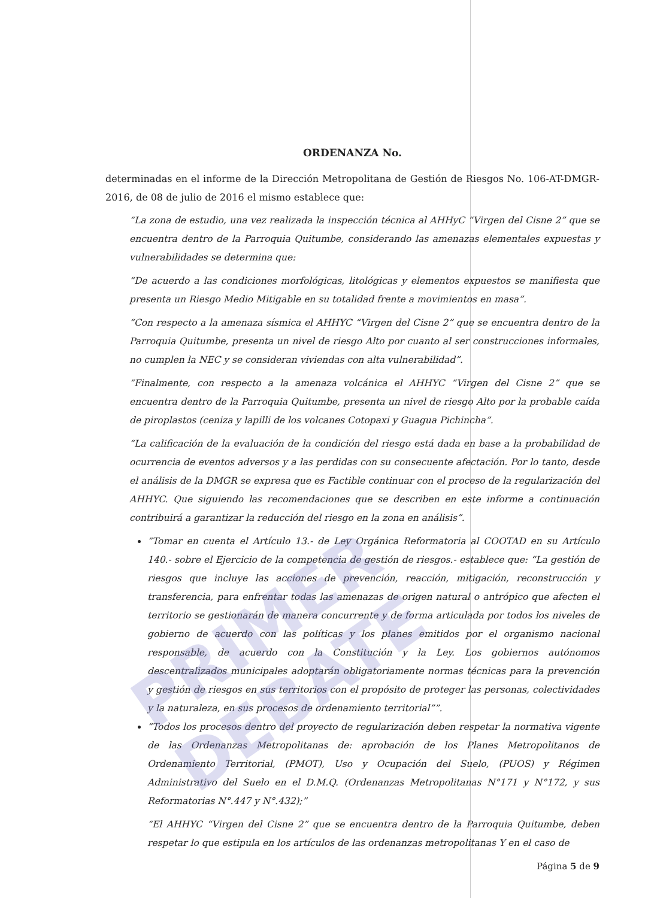ORDENANZA No.
determinadas en el informe de la Dirección Metropolitana de Gestión de Riesgos No. 106-AT-DMGR-2016, de 08 de julio de 2016 el mismo establece que:
“La zona de estudio, una vez realizada la inspección técnica al AHHyC “Virgen del Cisne 2” que se encuentra dentro de la Parroquia Quitumbe, considerando las amenazas elementales expuestas y vulnerabilidades se determina que:
“De acuerdo a las condiciones morfológicas, litológicas y elementos expuestos se manifiesta que presenta un Riesgo Medio Mitigable en su totalidad frente a movimientos en masa”.
“Con respecto a la amenaza sísmica el AHHYC “Virgen del Cisne 2” que se encuentra dentro de la Parroquia Quitumbe, presenta un nivel de riesgo Alto por cuanto al ser construcciones informales, no cumplen la NEC y se consideran viviendas con alta vulnerabilidad”.
“Finalmente, con respecto a la amenaza volcánica el AHHYC “Virgen del Cisne 2” que se encuentra dentro de la Parroquia Quitumbe, presenta un nivel de riesgo Alto por la probable caída de piroplastos (ceniza y lapilli de los volcanes Cotopaxi y Guagua Pichincha”.
“La calificación de la evaluación de la condición del riesgo está dada en base a la probabilidad de ocurrencia de eventos adversos y a las perdidas con su consecuente afectación. Por lo tanto, desde el análisis de la DMGR se expresa que es Factible continuar con el proceso de la regularización del AHHYC. Que siguiendo las recomendaciones que se describen en este informe a continuación contribuirá a garantizar la reducción del riesgo en la zona en análisis”.
“Tomar en cuenta el Artículo 13.- de Ley Orgánica Reformatoria al COOTAD en su Artículo 140.- sobre el Ejercicio de la competencia de gestión de riesgos.- establece que: “La gestión de riesgos que incluye las acciones de prevención, reacción, mitigación, reconstrucción y transferencia, para enfrentar todas las amenazas de origen natural o antrópico que afecten el territorio se gestionarán de manera concurrente y de forma articulada por todos los niveles de gobierno de acuerdo con las políticas y los planes emitidos por el organismo nacional responsable, de acuerdo con la Constitución y la Ley. Los gobiernos autónomos descentralizados municipales adoptarán obligatoriamente normas técnicas para la prevención y gestión de riesgos en sus territorios con el propósito de proteger las personas, colectividades y la naturaleza, en sus procesos de ordenamiento territorial””.
“Todos los procesos dentro del proyecto de regularización deben respetar la normativa vigente de las Ordenanzas Metropolitanas de: aprobación de los Planes Metropolitanos de Ordenamiento Territorial, (PMOT), Uso y Ocupación del Suelo, (PUOS) y Régimen Administrativo del Suelo en el D.M.Q. (Ordenanzas Metropolitanas N°171 y N°172, y sus Reformatorias N°.447 y N°.432);”
“El AHHYC “Virgen del Cisne 2” que se encuentra dentro de la Parroquia Quitumbe, deben respetar lo que estipula en los artículos de las ordenanzas metropolitanas Y en el caso de
Página 5 de 9
PRIMER DEBATE